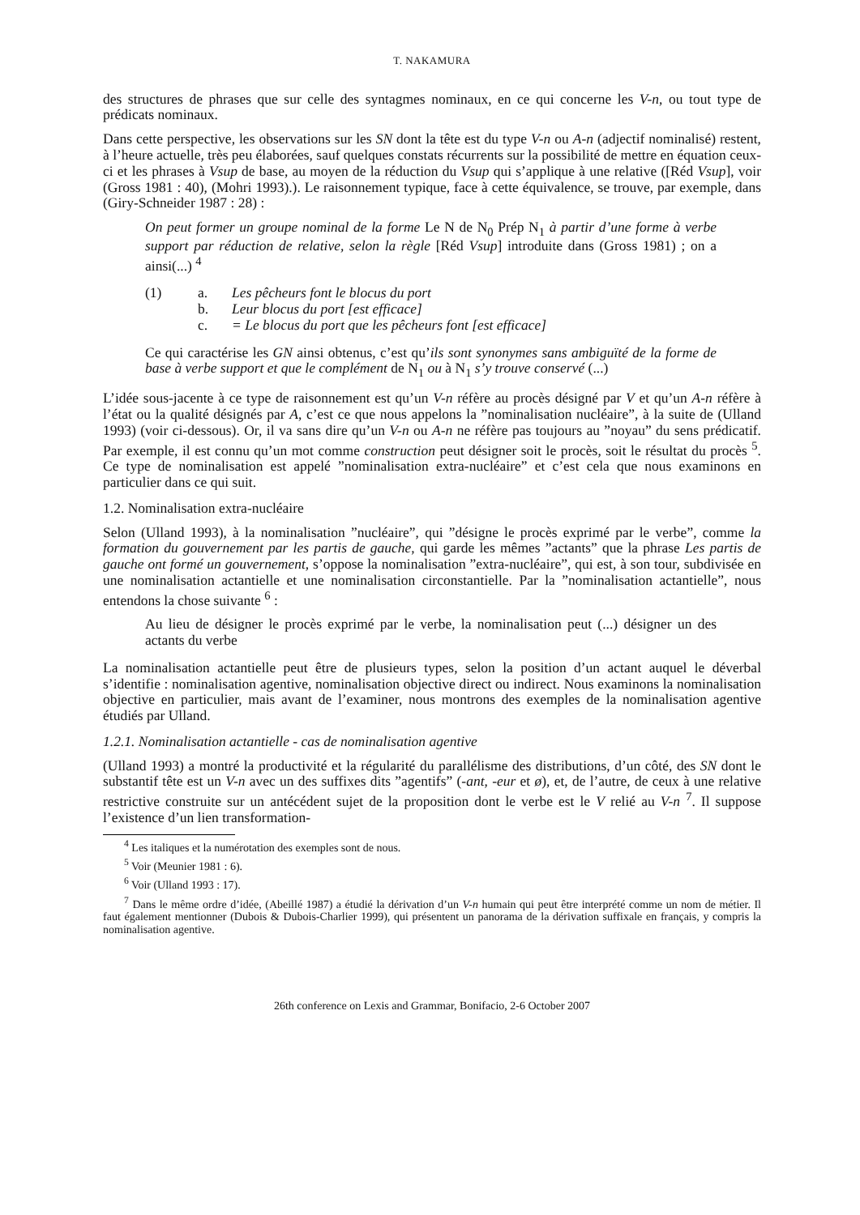T. NAKAMURA
des structures de phrases que sur celle des syntagmes nominaux, en ce qui concerne les V-n, ou tout type de prédicats nominaux.
Dans cette perspective, les observations sur les SN dont la tête est du type V-n ou A-n (adjectif nominalisé) restent, à l’heure actuelle, très peu élaborées, sauf quelques constats récurrents sur la possibilité de mettre en équation ceux-ci et les phrases à Vsup de base, au moyen de la réduction du Vsup qui s’applique à une relative ([Réd Vsup], voir (Gross 1981 : 40), (Mohri 1993).). Le raisonnement typique, face à cette équivalence, se trouve, par exemple, dans (Giry-Schneider 1987 : 28) :
On peut former un groupe nominal de la forme Le N de N<sub>0</sub> Prép N<sub>1</sub> à partir d’une forme à verbe support par réduction de relative, selon la règle [Réd Vsup] introduite dans (Gross 1981) ; on a ainsi(...) <sup>4</sup>
(1) a. Les pêcheurs font le blocus du port
b. Leur blocus du port [est efficace]
c. = Le blocus du port que les pêcheurs font [est efficace]
Ce qui caractérise les GN ainsi obtenus, c’est qu’ils sont synonymes sans ambiguïté de la forme de base à verbe support et que le complément de N<sub>1</sub> ou à N<sub>1</sub> s’y trouve conservé (...)
L’idée sous-jacente à ce type de raisonnement est qu’un V-n réfère au procès désigné par V et qu’un A-n réfère à l’état ou la qualité désignés par A, c’est ce que nous appelons la ”nominalisation nucléaire”, à la suite de (Ulland 1993) (voir ci-dessous). Or, il va sans dire qu’un V-n ou A-n ne réfère pas toujours au ”noyau” du sens prédicatif. Par exemple, il est connu qu’un mot comme construction peut désigner soit le procès, soit le résultat du procès <sup>5</sup>. Ce type de nominalisation est appelé ”nominalisation extra-nucléaire” et c’est cela que nous examinons en particulier dans ce qui suit.
1.2. Nominalisation extra-nucléaire
Selon (Ulland 1993), à la nominalisation ”nucléaire”, qui ”désigne le procès exprimé par le verbe”, comme la formation du gouvernement par les partis de gauche, qui garde les mêmes ”actants” que la phrase Les partis de gauche ont formé un gouvernement, s’oppose la nominalisation ”extra-nucléaire”, qui est, à son tour, subdivisée en une nominalisation actantielle et une nominalisation circonstantielle. Par la ”nominalisation actantielle”, nous entendons la chose suivante <sup>6</sup> :
Au lieu de désigner le procès exprimé par le verbe, la nominalisation peut (...) désigner un des actants du verbe
La nominalisation actantielle peut être de plusieurs types, selon la position d’un actant auquel le déverbal s’identifie : nominalisation agentive, nominalisation objective direct ou indirect. Nous examinons la nominalisation objective en particulier, mais avant de l’examiner, nous montrons des exemples de la nominalisation agentive étudiés par Ulland.
1.2.1. Nominalisation actantielle - cas de nominalisation agentive
(Ulland 1993) a montré la productivité et la régularité du parallélisme des distributions, d’un côté, des SN dont le substantif tête est un V-n avec un des suffixes dits ”agentifs” (-ant, -eur et ø), et, de l’autre, de ceux à une relative restrictive construite sur un antécédent sujet de la proposition dont le verbe est le V relié au V-n <sup>7</sup>. Il suppose l’existence d’un lien transformation-
<sup>4</sup> Les italiques et la numérotation des exemples sont de nous.
<sup>5</sup> Voir (Meunier 1981 : 6).
<sup>6</sup> Voir (Ulland 1993 : 17).
<sup>7</sup> Dans le même ordre d’idée, (Abeillé 1987) a étudié la dérivation d’un V-n humain qui peut être interprété comme un nom de métier. Il faut également mentionner (Dubois & Dubois-Charlier 1999), qui présentent un panorama de la dérivation suffixale en français, y compris la nominalisation agentive.
26th conference on Lexis and Grammar, Bonifacio, 2-6 October 2007